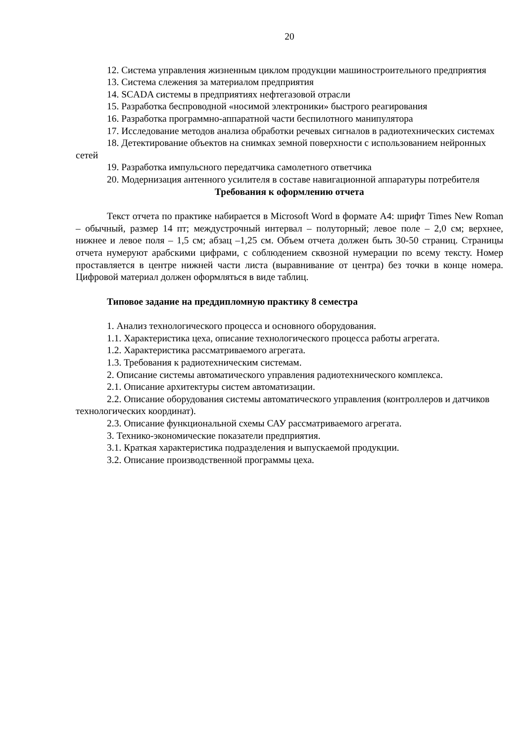20
12. Система управления жизненным циклом продукции машиностроительного предприятия
13. Система слежения за материалом предприятия
14. SCADA системы в предприятиях нефтегазовой отрасли
15. Разработка беспроводной «носимой электроники» быстрого реагирования
16. Разработка программно-аппаратной части беспилотного манипулятора
17. Исследование методов анализа обработки речевых сигналов в радиотехнических системах
18. Детектирование объектов на снимках земной поверхности с использованием нейронных сетей
19. Разработка импульсного передатчика самолетного ответчика
20. Модернизация антенного усилителя в составе навигационной аппаратуры потребителя
Требования к оформлению отчета
Текст отчета по практике набирается в Microsoft Word в формате А4: шрифт Times New Roman – обычный, размер 14 пт; междустрочный интервал – полуторный; левое поле – 2,0 см; верхнее, нижнее и левое поля – 1,5 см; абзац –1,25 см. Объем отчета должен быть 30-50 страниц. Страницы отчета нумеруют арабскими цифрами, с соблюдением сквозной нумерации по всему тексту. Номер проставляется в центре нижней части листа (выравнивание от центра) без точки в конце номера. Цифровой материал должен оформляться в виде таблиц.
Типовое задание на преддипломную практику 8 семестра
1. Анализ технологического процесса и основного оборудования.
1.1. Характеристика цеха, описание технологического процесса работы агрегата.
1.2. Характеристика рассматриваемого агрегата.
1.3. Требования к радиотехническим системам.
2. Описание системы автоматического управления радиотехнического комплекса.
2.1. Описание архитектуры систем автоматизации.
2.2. Описание оборудования системы автоматического управления (контроллеров и датчиков технологических координат).
2.3. Описание функциональной схемы САУ рассматриваемого агрегата.
3. Технико-экономические показатели предприятия.
3.1. Краткая характеристика подразделения и выпускаемой продукции.
3.2. Описание производственной программы цеха.